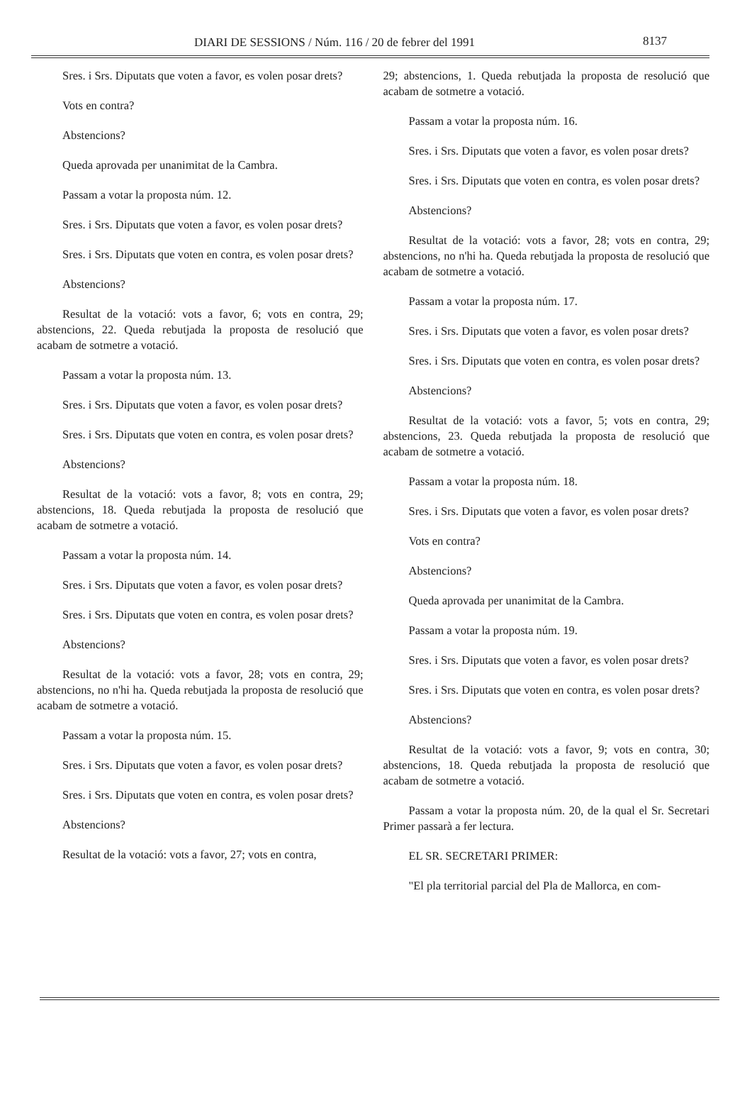DIARI DE SESSIONS / Núm. 116 / 20 de febrer del 1991 8137
Sres. i Srs. Diputats que voten a favor, es volen posar drets?
Vots en contra?
Abstencions?
Queda aprovada per unanimitat de la Cambra.
Passam a votar la proposta núm. 12.
Sres. i Srs. Diputats que voten a favor, es volen posar drets?
Sres. i Srs. Diputats que voten en contra, es volen posar drets?
Abstencions?
Resultat de la votació: vots a favor, 6; vots en contra, 29; abstencions, 22. Queda rebutjada la proposta de resolució que acabam de sotmetre a votació.
Passam a votar la proposta núm. 13.
Sres. i Srs. Diputats que voten a favor, es volen posar drets?
Sres. i Srs. Diputats que voten en contra, es volen posar drets?
Abstencions?
Resultat de la votació: vots a favor, 8; vots en contra, 29; abstencions, 18. Queda rebutjada la proposta de resolució que acabam de sotmetre a votació.
Passam a votar la proposta núm. 14.
Sres. i Srs. Diputats que voten a favor, es volen posar drets?
Sres. i Srs. Diputats que voten en contra, es volen posar drets?
Abstencions?
Resultat de la votació: vots a favor, 28; vots en contra, 29; abstencions, no n'hi ha. Queda rebutjada la proposta de resolució que acabam de sotmetre a votació.
Passam a votar la proposta núm. 15.
Sres. i Srs. Diputats que voten a favor, es volen posar drets?
Sres. i Srs. Diputats que voten en contra, es volen posar drets?
Abstencions?
Resultat de la votació: vots a favor, 27; vots en contra,
29; abstencions, 1. Queda rebutjada la proposta de resolució que acabam de sotmetre a votació.
Passam a votar la proposta núm. 16.
Sres. i Srs. Diputats que voten a favor, es volen posar drets?
Sres. i Srs. Diputats que voten en contra, es volen posar drets?
Abstencions?
Resultat de la votació: vots a favor, 28; vots en contra, 29; abstencions, no n'hi ha. Queda rebutjada la proposta de resolució que acabam de sotmetre a votació.
Passam a votar la proposta núm. 17.
Sres. i Srs. Diputats que voten a favor, es volen posar drets?
Sres. i Srs. Diputats que voten en contra, es volen posar drets?
Abstencions?
Resultat de la votació: vots a favor, 5; vots en contra, 29; abstencions, 23. Queda rebutjada la proposta de resolució que acabam de sotmetre a votació.
Passam a votar la proposta núm. 18.
Sres. i Srs. Diputats que voten a favor, es volen posar drets?
Vots en contra?
Abstencions?
Queda aprovada per unanimitat de la Cambra.
Passam a votar la proposta núm. 19.
Sres. i Srs. Diputats que voten a favor, es volen posar drets?
Sres. i Srs. Diputats que voten en contra, es volen posar drets?
Abstencions?
Resultat de la votació: vots a favor, 9; vots en contra, 30; abstencions, 18. Queda rebutjada la proposta de resolució que acabam de sotmetre a votació.
Passam a votar la proposta núm. 20, de la qual el Sr. Secretari Primer passarà a fer lectura.
EL SR. SECRETARI PRIMER:
"El pla territorial parcial del Pla de Mallorca, en com-